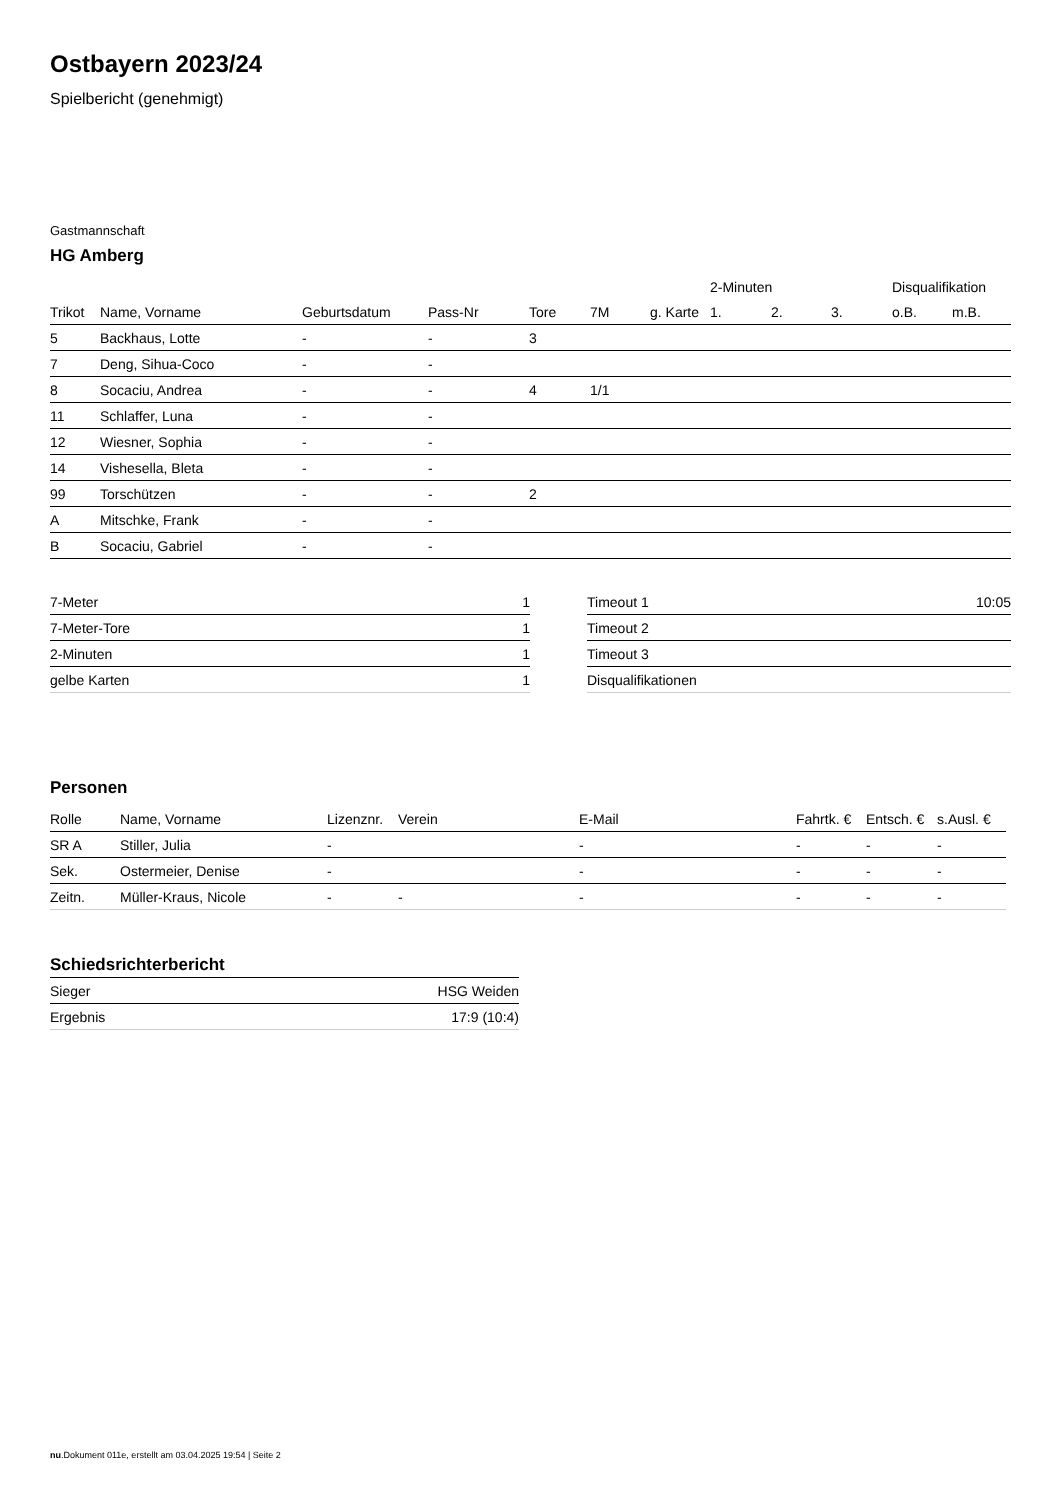Ostbayern 2023/24
Spielbericht (genehmigt)
Gastmannschaft
HG Amberg
| | | | | | | | 2-Minuten | | | Disqualifikation | |
| --- | --- | --- | --- | --- | --- | --- | --- | --- | --- | --- | --- |
| Trikot | Name, Vorname | Geburtsdatum | Pass-Nr | Tore | 7M | g. Karte | 1. | 2. | 3. | o.B. | m.B. |
| 5 | Backhaus, Lotte | - | - | 3 | | | | | | | |
| 7 | Deng, Sihua-Coco | - | - | | | | | | | | |
| 8 | Socaciu, Andrea | - | - | 4 | 1/1 | | | | | | |
| 11 | Schlaffer, Luna | - | - | | | | | | | | |
| 12 | Wiesner, Sophia | - | - | | | | | | | | |
| 14 | Vishesella, Bleta | - | - | | | | | | | | |
| 99 | Torschützen | - | - | 2 | | | | | | | |
| A | Mitschke, Frank | - | - | | | | | | | | |
| B | Socaciu, Gabriel | - | - | | | | | | | | |
| 7-Meter | 1 |
| 7-Meter-Tore | 1 |
| 2-Minuten | 1 |
| gelbe Karten | 1 |
| Timeout 1 | 10:05 |
| Timeout 2 | |
| Timeout 3 | |
| Disqualifikationen | |
Personen
| Rolle | Name, Vorname | Lizenznr. | Verein | E-Mail | Fahrtk. € | Entsch. € | s.Ausl. € |
| --- | --- | --- | --- | --- | --- | --- | --- |
| SR A | Stiller, Julia | - | | - | - | - | - |
| Sek. | Ostermeier, Denise | - | | - | - | - | - |
| Zeitn. | Müller-Kraus, Nicole | - | - | - | - | - | - |
Schiedsrichterbericht
| Sieger | HSG Weiden |
| Ergebnis | 17:9 (10:4) |
nu.Dokument 011e, erstellt am 03.04.2025 19:54 | Seite 2